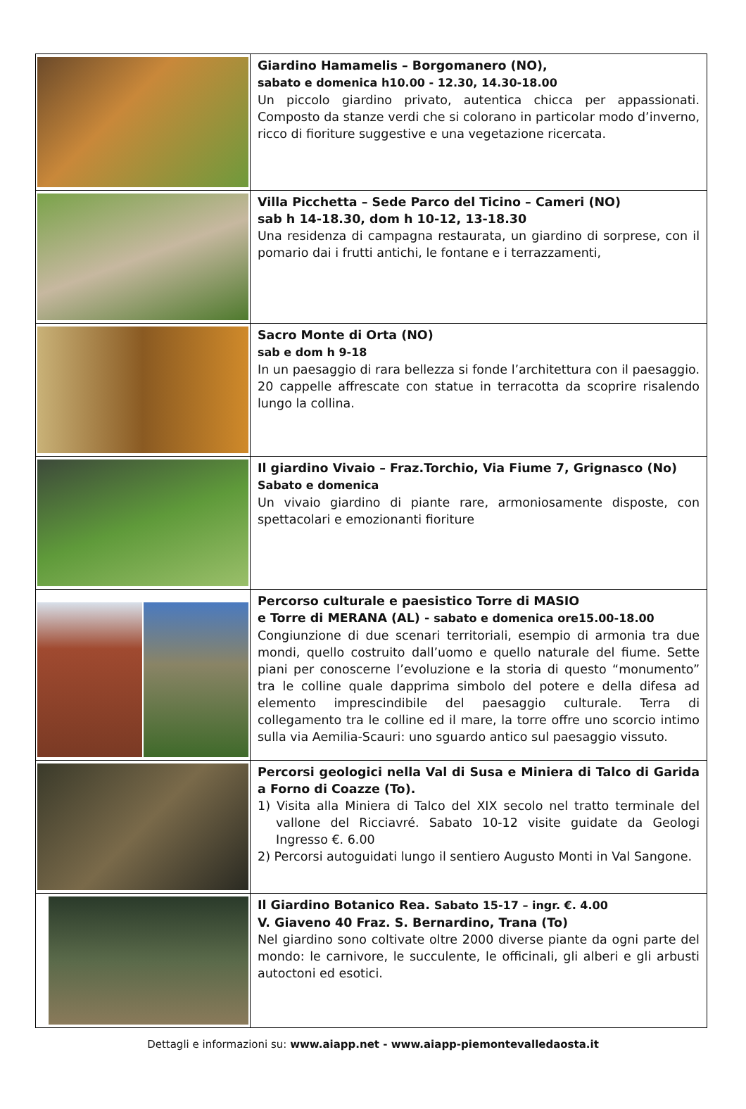| | Giardino Hamamelis – Borgomanero (NO), sabato e domenica h10.00 - 12.30, 14.30-18.00 Un piccolo giardino privato, autentica chicca per appassionati. Composto da stanze verdi che si colorano in particolar modo d’inverno, ricco di fioriture suggestive e una vegetazione ricercata. |
| | Villa Picchetta – Sede Parco del Ticino – Cameri (NO) sab h 14-18.30, dom h 10-12, 13-18.30 Una residenza di campagna restaurata, un giardino di sorprese, con il pomario dai i frutti antichi, le fontane e i terrazzamenti, |
| | Sacro Monte di Orta (NO) sab e dom h 9-18 In un paesaggio di rara bellezza si fonde l’architettura con il paesaggio. 20 cappelle affrescate con statue in terracotta da scoprire risalendo lungo la collina. |
| | Il giardino Vivaio – Fraz.Torchio, Via Fiume 7, Grignasco (No) Sabato e domenica Un vivaio giardino di piante rare, armoniosamente disposte, con spettacolari e emozionanti fioriture |
| | Percorso culturale e paesistico Torre di MASIO e Torre di MERANA (AL) - sabato e domenica ore15.00-18.00 Congiunzione di due scenari territoriali, esempio di armonia tra due mondi, quello costruito dall’uomo e quello naturale del fiume. Sette piani per conoscerne l’evoluzione e la storia di questo “monumento” tra le colline quale dapprima simbolo del potere e della difesa ad elemento imprescindibile del paesaggio culturale. Terra di collegamento tra le colline ed il mare, la torre offre uno scorcio intimo sulla via Aemilia-Scauri: uno sguardo antico sul paesaggio vissuto. |
| | Percorsi geologici nella Val di Susa e Miniera di Talco di Garida a Forno di Coazze (To). 1) Visita alla Miniera di Talco del XIX secolo nel tratto terminale del vallone del Ricciavré. Sabato 10-12 visite guidate da Geologi Ingresso €. 6.00 2) Percorsi autoguidati lungo il sentiero Augusto Monti in Val Sangone. |
| | Il Giardino Botanico Rea. Sabato 15-17 – ingr. €. 4.00 V. Giaveno 40 Fraz. S. Bernardino, Trana (To) Nel giardino sono coltivate oltre 2000 diverse piante da ogni parte del mondo: le carnivore, le succulente, le officinali, gli alberi e gli arbusti autoctoni ed esotici. |
Dettagli e informazioni su: www.aiapp.net - www.aiapp-piemontevalledaosta.it